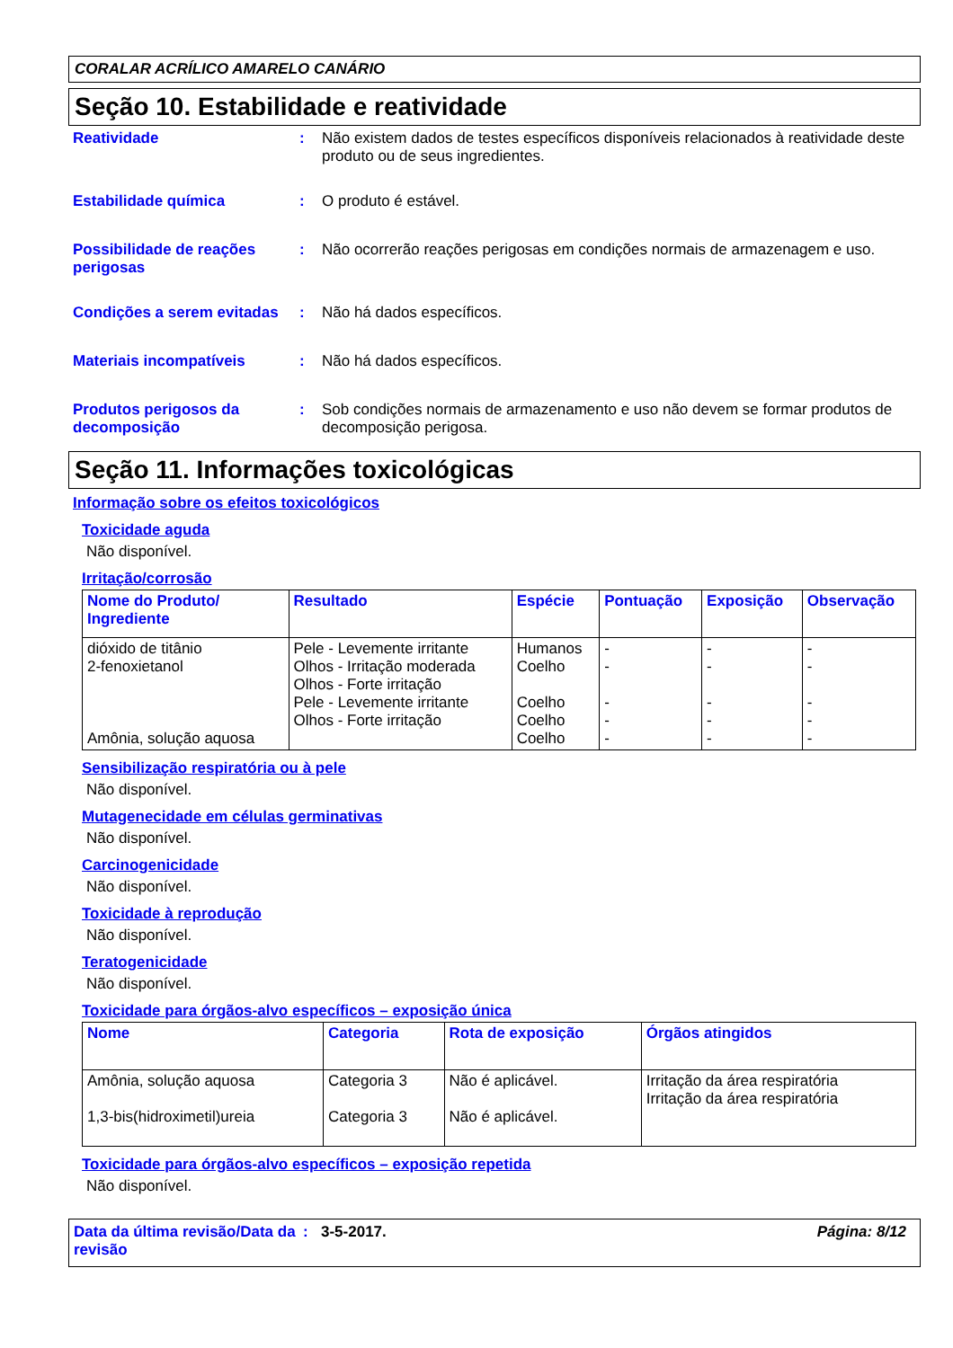CORALAR ACRÍLICO AMARELO CANÁRIO
Seção 10. Estabilidade e reatividade
Reatividade : Não existem dados de testes específicos disponíveis relacionados à reatividade deste produto ou de seus ingredientes.
Estabilidade química : O produto é estável.
Possibilidade de reações perigosas
: Não ocorrerão reações perigosas em condições normais de armazenagem e uso.
Condições a serem evitadas
: Não há dados específicos.
Materiais incompatíveis : Não há dados específicos.
Produtos perigosos da decomposição
: Sob condições normais de armazenamento e uso não devem se formar produtos de decomposição perigosa.
Seção 11. Informações toxicológicas
Informação sobre os efeitos toxicológicos
Toxicidade aguda
Não disponível.
Irritação/corrosão
| Nome do Produto/ Ingrediente | Resultado | Espécie | Pontuação | Exposição | Observação |
| --- | --- | --- | --- | --- | --- |
| dióxido de titânio 2-fenoxietanol Amônia, solução aquosa | Pele - Levemente irritante Olhos - Irritação moderada Olhos - Forte irritação Pele - Levemente irritante Olhos - Forte irritação | Humanos Coelho Coelho Coelho Coelho | - - - - - | - - - - - | - - - - - |
Sensibilização respiratória ou à pele
Não disponível.
Mutagenecidade em células germinativas
Não disponível.
Carcinogenicidade
Não disponível.
Toxicidade à reprodução
Não disponível.
Teratogenicidade
Não disponível.
Toxicidade para órgãos-alvo específicos – exposição única
| Nome | Categoria | Rota de exposição | Órgãos atingidos |
| --- | --- | --- | --- |
| Amônia, solução aquosa 1,3-bis(hidroximetil)ureia | Categoria 3 Categoria 3 | Não é aplicável. Não é aplicável. | Irritação da área respiratória Irritação da área respiratória |
Toxicidade para órgãos-alvo específicos – exposição repetida
Não disponível.
Data da última revisão/Data da revisão
: 3-5-2017. Página: 8/12